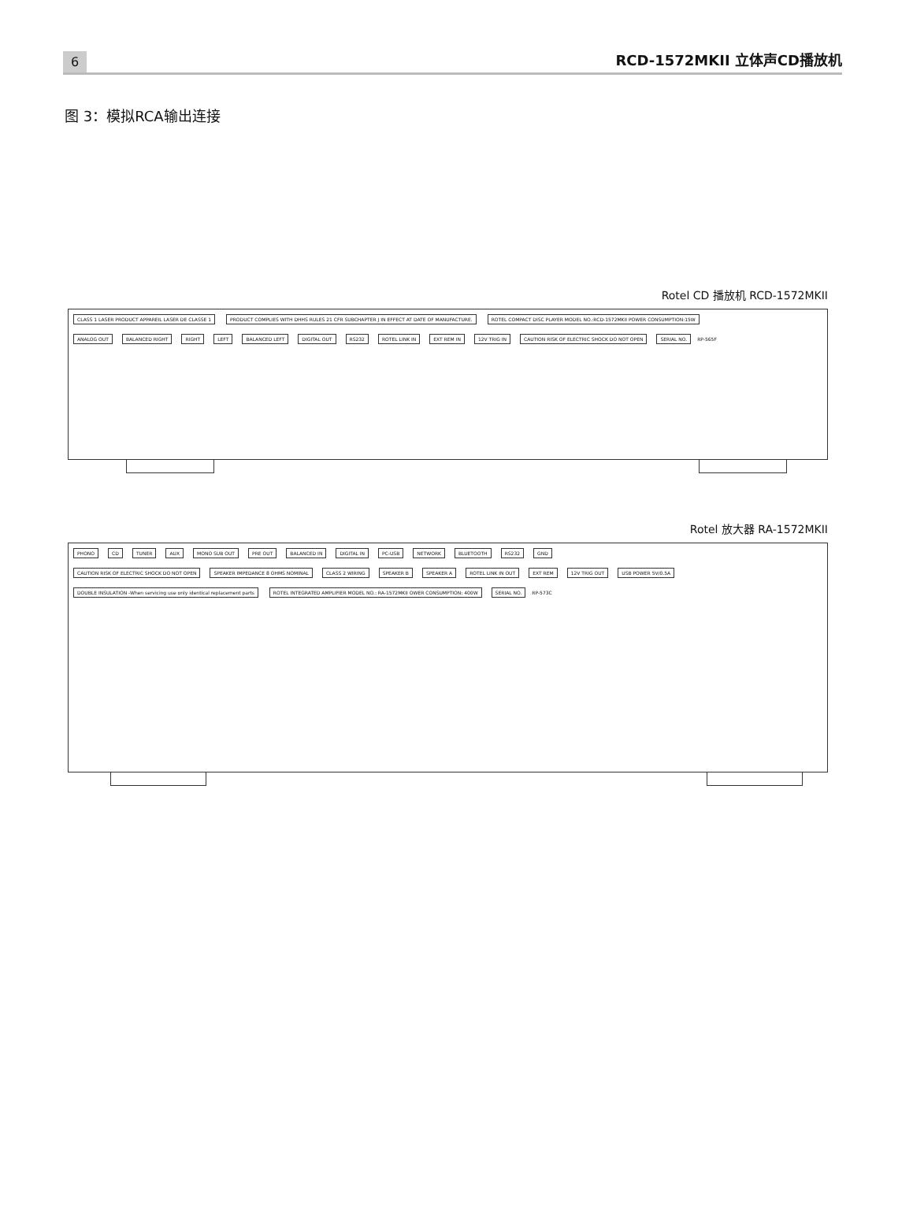6
RCD-1572MKII 立体声CD播放机
图 3：模拟RCA输出连接
Rotel CD 播放机 RCD-1572MKII
CLASS 1 LASER PRODUCT APPAREIL LASER DE CLASSE 1 PRODUCT COMPLIES WITH DHHS RULES 21 CFR SUBCHAPTER J IN EFFECT AT DATE OF MANUFACTURE. ROTEL COMPACT DISC PLAYER MODEL NO.:RCD-1572MKII POWER CONSUMPTION:15W
ANALOG OUT BALANCED RIGHT RIGHT LEFT BALANCED LEFT DIGITAL OUT RS232 ROTEL LINK IN EXT REM IN 12V TRIG IN CAUTION RISK OF ELECTRIC SHOCK DO NOT OPEN SERIAL NO. RP-565F
Rotel 放大器 RA-1572MKII
PHONO CD TUNER AUX MONO SUB OUT PRE OUT BALANCED IN DIGITAL IN PC-USB NETWORK BLUETOOTH RS232 GND
CAUTION RISK OF ELECTRIC SHOCK DO NOT OPEN SPEAKER IMPEDANCE 8 OHMS NOMINAL CLASS 2 WIRING SPEAKER B SPEAKER A ROTEL LINK IN OUT EXT REM 12V TRIG OUT USB POWER 5V/0.5A
DOUBLE INSULATION -When servicing use only identical replacement parts ROTEL INTEGRATED AMPLIFIER MODEL NO.: RA-1572MKII OWER CONSUMPTION: 400W SERIAL NO. RP-573C